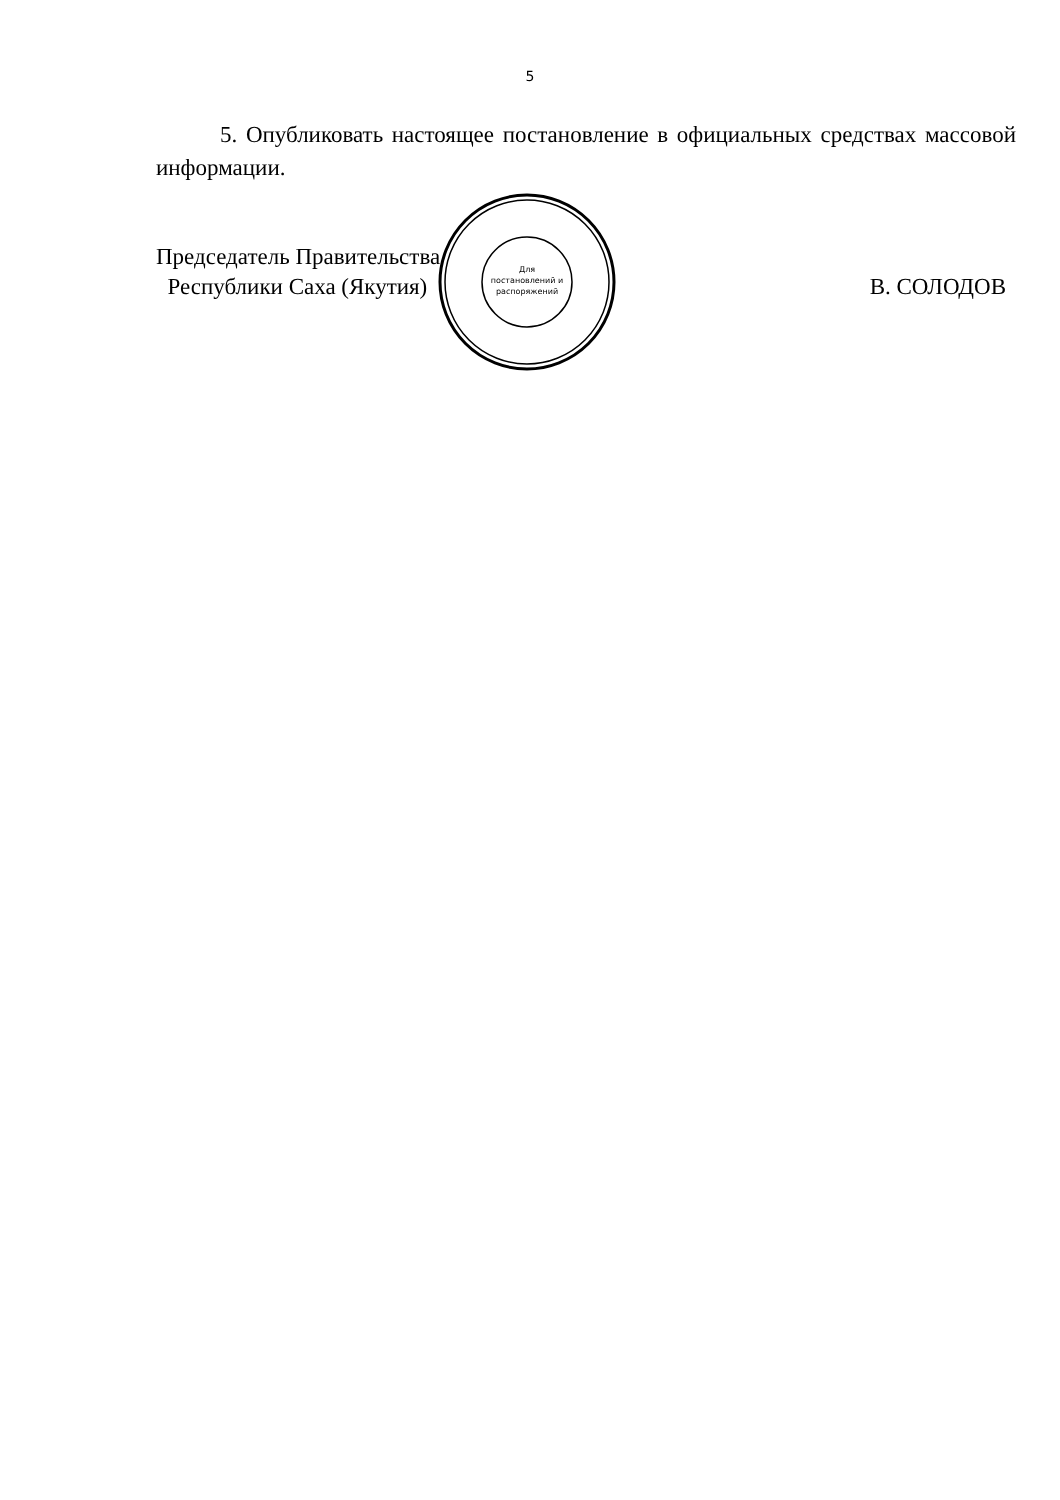5
5. Опубликовать настоящее постановление в официальных средствах массовой информации.
Председатель Правительства
Республики Саха (Якутия)
В. СОЛОДОВ
Для
постановлений и
распоряжений